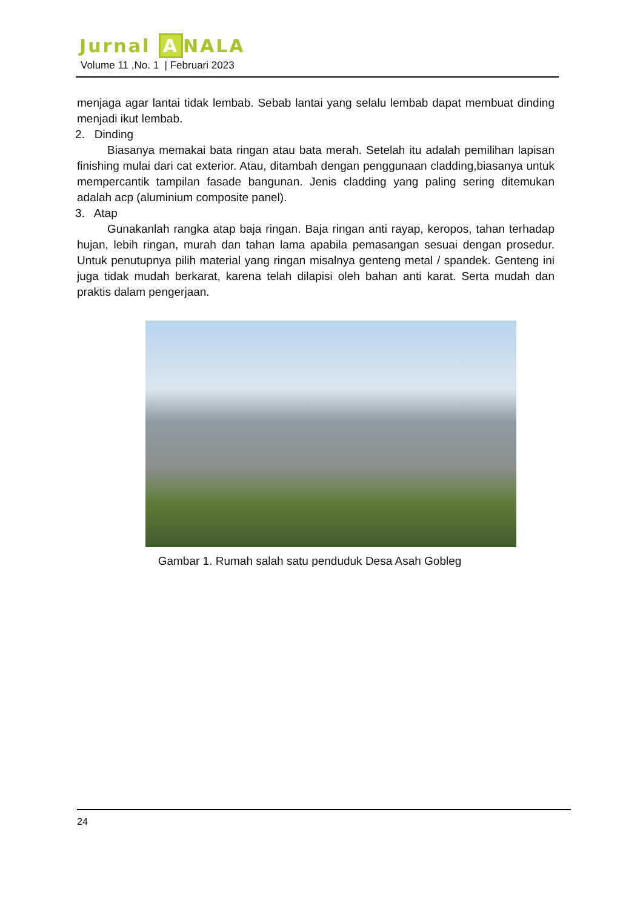Jurnal A NALA
Volume 11 ,No. 1 | Februari 2023
menjaga agar lantai tidak lembab. Sebab lantai yang selalu lembab dapat membuat dinding menjadi ikut lembab.
2. Dinding
Biasanya memakai bata ringan atau bata merah. Setelah itu adalah pemilihan lapisan finishing mulai dari cat exterior. Atau, ditambah dengan penggunaan cladding,biasanya untuk mempercantik tampilan fasade bangunan. Jenis cladding yang paling sering ditemukan adalah acp (aluminium composite panel).
3. Atap
Gunakanlah rangka atap baja ringan. Baja ringan anti rayap, keropos, tahan terhadap hujan, lebih ringan, murah dan tahan lama apabila pemasangan sesuai dengan prosedur. Untuk penutupnya pilih material yang ringan misalnya genteng metal / spandek. Genteng ini juga tidak mudah berkarat, karena telah dilapisi oleh bahan anti karat. Serta mudah dan praktis dalam pengerjaan.
Gambar 1. Rumah salah satu penduduk Desa Asah Gobleg
24